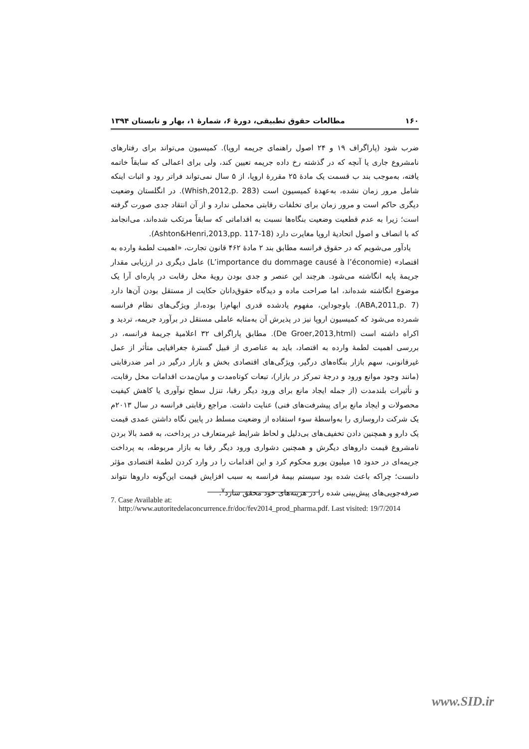۱۶۰ مطالعات حقوق تطبیقی، دورهٔ ۶، شمارهٔ ۱، بهار و تابستان ۱۳۹۴
ضرب شود (پاراگراف ۱۹ و ۲۴ اصول راهنمای جریمه اروپا). کمیسیون می‌تواند برای رفتارهای نامشروع جاری یا آنچه که در گذشته رخ داده جریمه تعیین کند، ولی برای اعمالی که سابقاً خاتمه یافته، به‌موجب بند ب قسمت یک مادهٔ ۲۵ مقررهٔ اروپا، از ۵ سال نمی‌تواند فراتر رود و اثبات اینکه شامل مرور زمان نشده، به‌عهدهٔ کمیسیون است (Whish,2012,p. 283). در انگلستان وضعیت دیگری حاکم است و مرور زمان برای تخلفات رقابتی محملی ندارد و از آن انتقاد جدی صورت گرفته است؛ زیرا به عدم قطعیت وضعیت بنگاه‌ها نسبت به اقداماتی که سابقاً مرتکب شده‌اند، می‌انجامد که با انصاف و اصول اتحادیهٔ اروپا مغایرت دارد (Ashton&Henri,2013,pp. 117-18).
یادآور می‌شویم که در حقوق فرانسه مطابق بند ۲ مادهٔ ۴۶۲ قانون تجارت، «اهمیت لطمهٔ وارده به اقتصاد» (L’importance du dommage causé à l’économie) عامل دیگری در ارزیابی مقدار جریمهٔ پایه انگاشته می‌شود. هرچند این عنصر و جدی بودن رویهٔ مخل رقابت در پاره‌ای آرا یک موضوع انگاشته شده‌اند، اما صراحت ماده و دیدگاه حقوق‌دانان حکایت از مستقل بودن آن‌ها دارد (ABA,2011,p. 7). باوجوداین، مفهوم یادشده قدری ابهام‌زا بوده،از ویژگی‌های نظام فرانسه شمرده می‌شود که کمیسیون اروپا نیز در پذیرش آن به‌مثابه عاملی مستقل در برآورد جریمه، تردید و اکراه داشته است (De Groer,2013,html). مطابق پاراگراف ۳۲ اعلامیهٔ جریمهٔ فرانسه، در بررسی اهمیت لطمهٔ وارده به اقتصاد، باید به عناصری از قبیل گسترهٔ جغرافیایی متأثر از عمل غیرقانونی، سهم بازار بنگاه‌های درگیر، ویژگی‌های اقتصادی بخش و بازار درگیر در امر ضدرقابتی (مانند وجود موانع ورود و درجهٔ تمرکز در بازار)، تبعات کوتاه‌مدت و میان‌مدت اقدامات مخل رقابت، و تأثیرات بلندمدت (از جمله ایجاد مانع برای ورود دیگر رقبا، تنزل سطح نوآوری یا کاهش کیفیت محصولات و ایجاد مانع برای پیشرفت‌های فنی) عنایت داشت. مراجع رقابتی فرانسه در سال ۲۰۱۳م یک شرکت داروسازی را به‌واسطهٔ سوء استفاده از وضعیت مسلط در پایین نگاه داشتن عمدی قیمت یک دارو و همچنین دادن تخفیف‌های بی‌دلیل و لحاظ شرایط غیرمتعارف در پرداخت، به قصد بالا بردن نامشروع قیمت داروهای دیگرش و همچنین دشواری ورود دیگر رقبا به بازار مربوطه، به پرداخت جریمه‌ای در حدود ۱۵ میلیون یورو محکوم کرد و این اقدامات را در وارد کردن لطمهٔ اقتصادی مؤثر دانست؛ چراکه باعث شده بود سیستم بیمهٔ فرانسه به سبب افزایش قیمت این‌گونه داروها نتواند صرفه‌جویی‌های پیش‌بینی شده را در هزینه‌های خود محقق سازد<sup>۷</sup>.
7. Case Available at:
http://www.autoritedelaconcurrence.fr/doc/fev2014_prod_pharma.pdf. Last visited: 19/7/2014
www.SID.ir